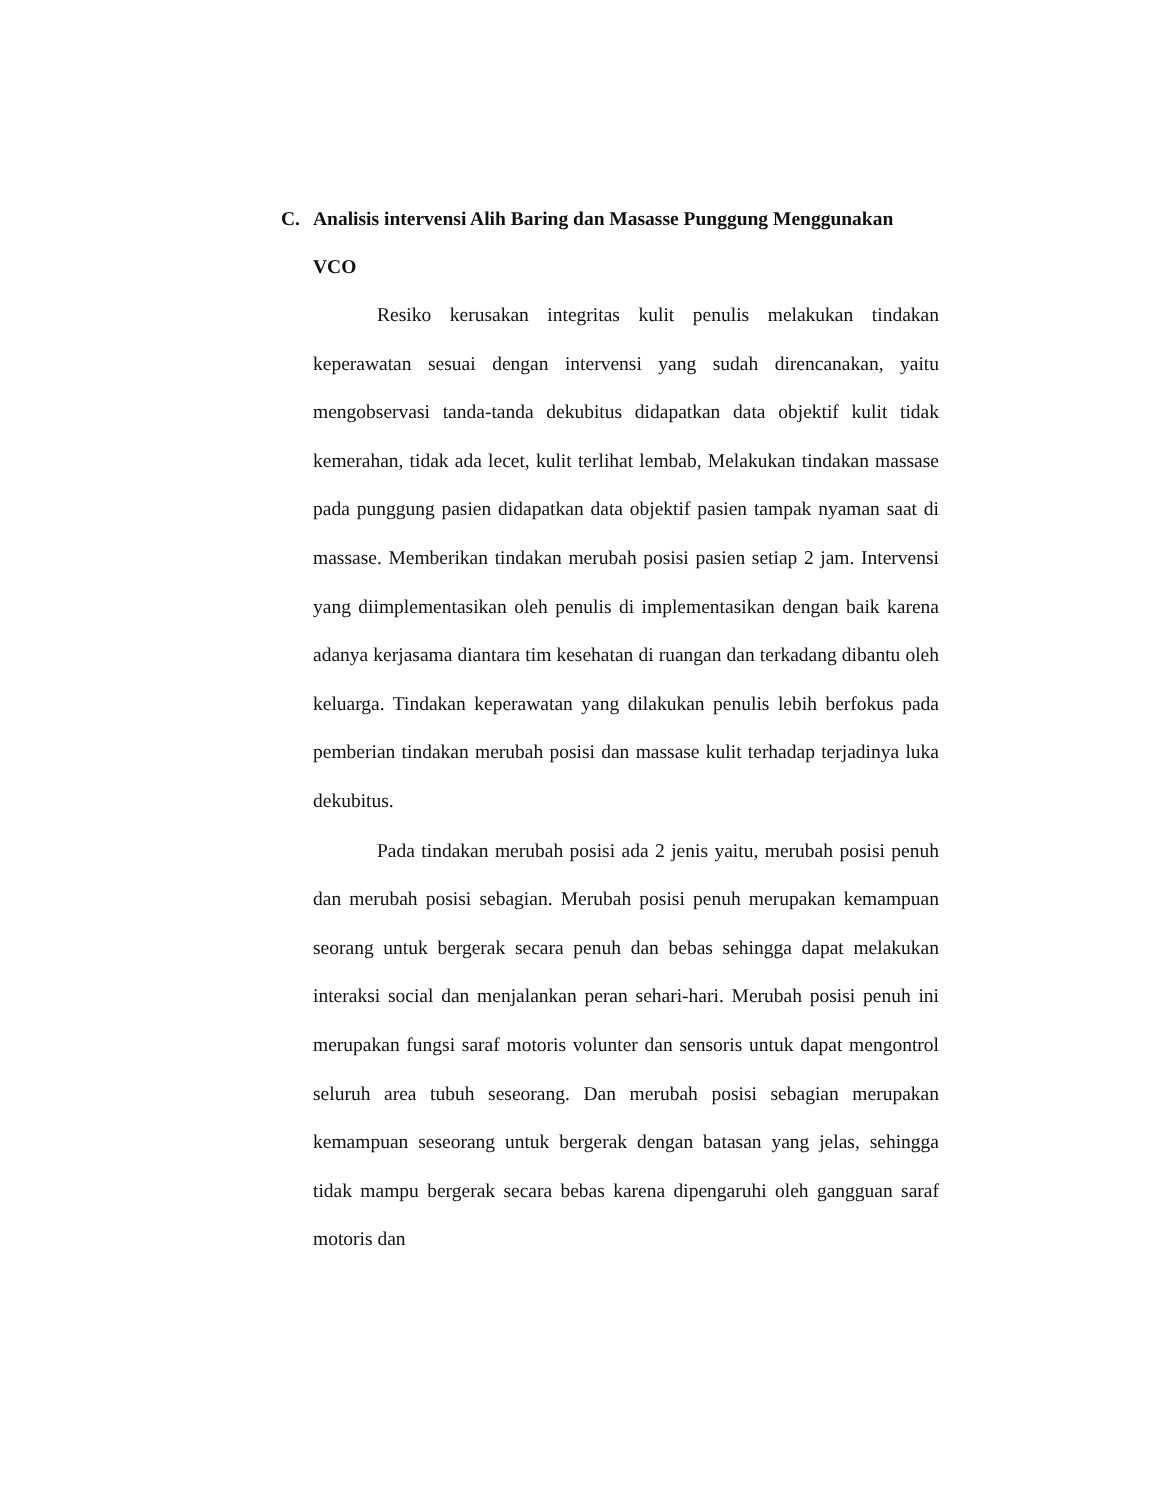C. Analisis intervensi Alih Baring dan Masasse Punggung Menggunakan VCO
Resiko kerusakan integritas kulit penulis melakukan tindakan keperawatan sesuai dengan intervensi yang sudah direncanakan, yaitu mengobservasi tanda-tanda dekubitus didapatkan data objektif kulit tidak kemerahan, tidak ada lecet, kulit terlihat lembab, Melakukan tindakan massase pada punggung pasien didapatkan data objektif pasien tampak nyaman saat di massase. Memberikan tindakan merubah posisi pasien setiap 2 jam. Intervensi yang diimplementasikan oleh penulis di implementasikan dengan baik karena adanya kerjasama diantara tim kesehatan di ruangan dan terkadang dibantu oleh keluarga. Tindakan keperawatan yang dilakukan penulis lebih berfokus pada pemberian tindakan merubah posisi dan massase kulit terhadap terjadinya luka dekubitus.
Pada tindakan merubah posisi ada 2 jenis yaitu, merubah posisi penuh dan merubah posisi sebagian. Merubah posisi penuh merupakan kemampuan seorang untuk bergerak secara penuh dan bebas sehingga dapat melakukan interaksi social dan menjalankan peran sehari-hari. Merubah posisi penuh ini merupakan fungsi saraf motoris volunter dan sensoris untuk dapat mengontrol seluruh area tubuh seseorang. Dan merubah posisi sebagian merupakan kemampuan seseorang untuk bergerak dengan batasan yang jelas, sehingga tidak mampu bergerak secara bebas karena dipengaruhi oleh gangguan saraf motoris dan